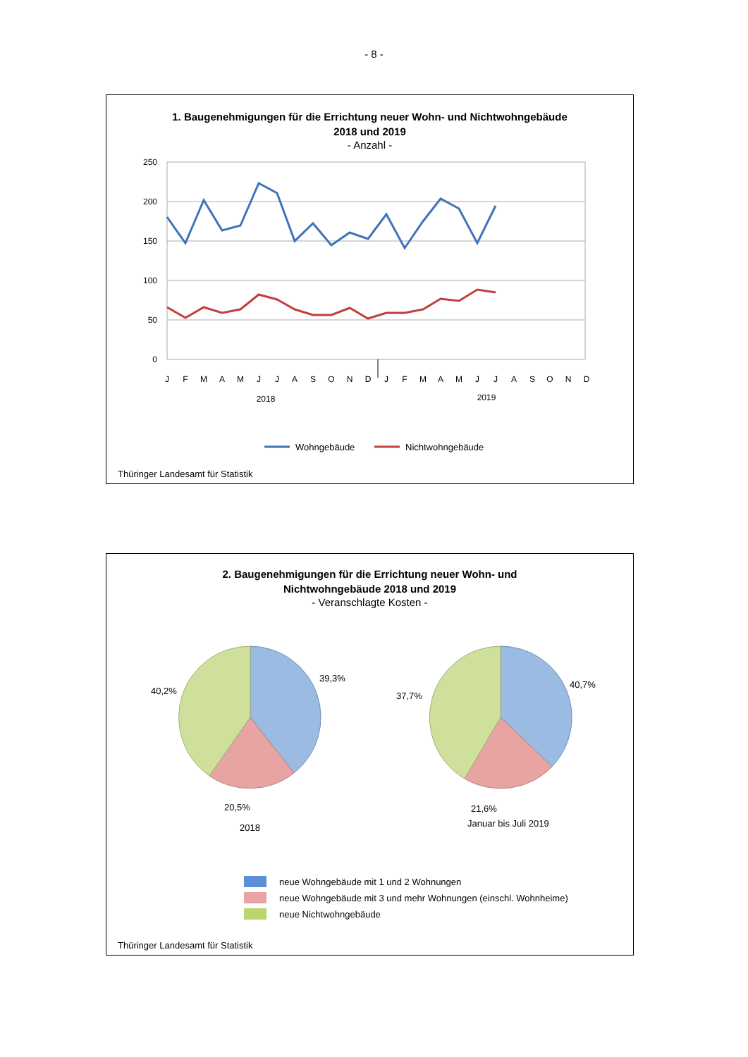- 8 -
1. Baugenehmigungen für die Errichtung neuer Wohn- und Nichtwohngebäude
2018 und 2019
- Anzahl -
250
200
150
100
50
0
J
F
M
A
M
J
J
A
S
O
N
D
J
F
M
A
M
J
J
A
S
O
N
D
2018
2019
Wohngebäude
Nichtwohngebäude
Thüringer Landesamt für Statistik
2. Baugenehmigungen für die Errichtung neuer Wohn- und
Nichtwohngebäude 2018 und 2019
- Veranschlagte Kosten -
39,3%
40,2%
20,5%
2018
40,7%
37,7%
21,6%
Januar bis Juli 2019
neue Wohngebäude mit 1 und 2 Wohnungen
neue Wohngebäude mit 3 und mehr Wohnungen (einschl. Wohnheime)
neue Nichtwohngebäude
Thüringer Landesamt für Statistik